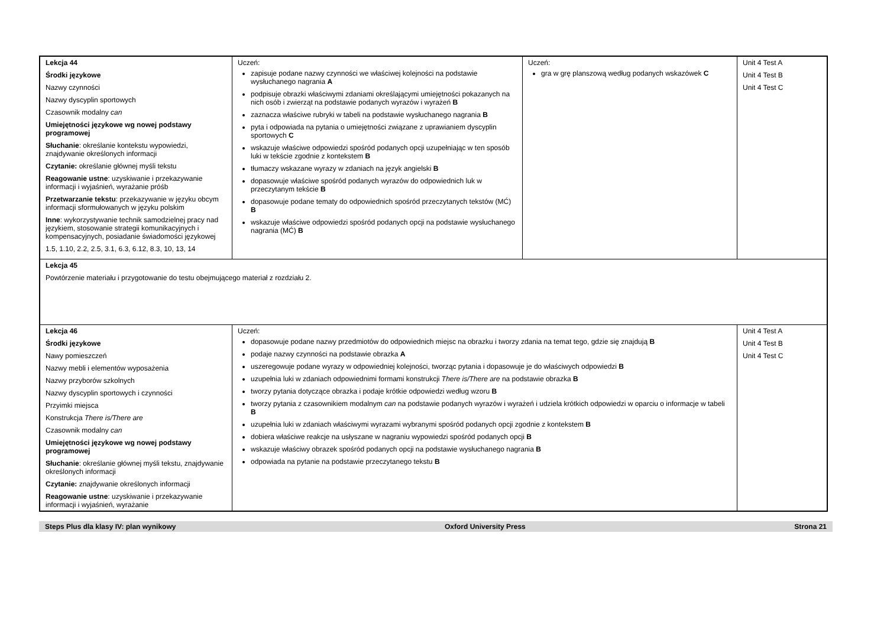| Lekcja 44 Środki językowe Nazwy czynności Nazwy dyscyplin sportowych Czasownik modalny can Umiejętności językowe wg nowej podstawy programowej Słuchanie : określanie kontekstu wypowiedzi, znajdywanie określonych informacji Czytanie: określanie głównej myśli tekstu Reagowanie ustne : uzyskiwanie i przekazywanie informacji i wyjaśnień, wyrażanie próśb Przetwarzanie tekstu : przekazywanie w języku obcym informacji sformułowanych w języku polskim Inne : wykorzystywanie technik samodzielnej pracy nad językiem, stosowanie strategii komunikacyjnych i kompensacyjnych, posiadanie świadomości językowej 1.5, 1.10, 2.2, 2.5, 3.1, 6.3, 6.12, 8.3, 10, 13, 14 | Uczeń: zapisuje podane nazwy czynności we właściwej kolejności na podstawie wysłuchanego nagrania A podpisuje obrazki właściwymi zdaniami określającymi umiejętności pokazanych na nich osób i zwierząt na podstawie podanych wyrazów i wyrażeń B zaznacza właściwe rubryki w tabeli na podstawie wysłuchanego nagrania B pyta i odpowiada na pytania o umiejętności związane z uprawianiem dyscyplin sportowych C wskazuje właściwe odpowiedzi spośród podanych opcji uzupełniając w ten sposób luki w tekście zgodnie z kontekstem B tłumaczy wskazane wyrazy w zdaniach na język angielski B dopasowuje właściwe spośród podanych wyrazów do odpowiednich luk w przeczytanym tekście B dopasowuje podane tematy do odpowiednich spośród przeczytanych tekstów (MĆ) B wskazuje właściwe odpowiedzi spośród podanych opcji na podstawie wysłuchanego nagrania (MĆ) B | Uczeń: gra w grę planszową według podanych wskazówek C | Unit 4 Test A Unit 4 Test B Unit 4 Test C |
| Lekcja 45 Powtórzenie materiału i przygotowanie do testu obejmującego materiał z rozdziału 2. | | | |
| Lekcja 46 Środki językowe Nawy pomieszczeń Nazwy mebli i elementów wyposażenia Nazwy przyborów szkolnych Nazwy dyscyplin sportowych i czynności Przyimki miejsca Konstrukcja There is/There are Czasownik modalny can Umiejętności językowe wg nowej podstawy programowej Słuchanie : określanie głównej myśli tekstu, znajdywanie określonych informacji Czytanie: znajdywanie określonych informacji Reagowanie ustne : uzyskiwanie i przekazywanie informacji i wyjaśnień, wyrażanie | Uczeń: dopasowuje podane nazwy przedmiotów do odpowiednich miejsc na obrazku i tworzy zdania na temat tego, gdzie się znajdują B podaje nazwy czynności na podstawie obrazka A uszeregowuje podane wyrazy w odpowiedniej kolejności, tworząc pytania i dopasowuje je do właściwych odpowiedzi B uzupełnia luki w zdaniach odpowiednimi formami konstrukcji There is/There are na podstawie obrazka B tworzy pytania dotyczące obrazka i podaje krótkie odpowiedzi według wzoru B tworzy pytania z czasownikiem modalnym can na podstawie podanych wyrazów i wyrażeń i udziela krótkich odpowiedzi w oparciu o informacje w tabeli B uzupełnia luki w zdaniach właściwymi wyrazami wybranymi spośród podanych opcji zgodnie z kontekstem B dobiera właściwe reakcje na usłyszane w nagraniu wypowiedzi spośród podanych opcji B wskazuje właściwy obrazek spośród podanych opcji na podstawie wysłuchanego nagrania B odpowiada na pytanie na podstawie przeczytanego tekstu B | | Unit 4 Test A Unit 4 Test B Unit 4 Test C |
Steps Plus dla klasy IV: plan wynikowy Oxford University Press Strona 21